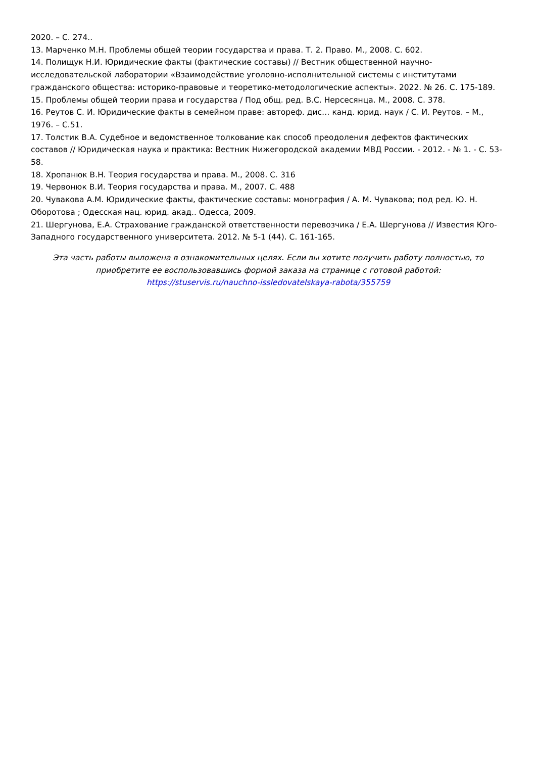2020. – С. 274..
13. Марченко М.Н. Проблемы общей теории государства и права. Т. 2. Право. М., 2008. С. 602.
14. Полищук Н.И. Юридические факты (фактические составы) // Вестник общественной научно-исследовательской лаборатории «Взаимодействие уголовно-исполнительной системы с институтами гражданского общества: историко-правовые и теоретико-методологические аспекты». 2022. № 26. С. 175-189.
15. Проблемы общей теории права и государства / Под общ. ред. В.С. Нерсесянца. М., 2008. С. 378.
16. Реутов С. И. Юридические факты в семейном праве: автореф. дис… канд. юрид. наук / С. И. Реутов. – М., 1976. – С.51.
17. Толстик В.А. Судебное и ведомственное толкование как способ преодоления дефектов фактических составов // Юридическая наука и практика: Вестник Нижегородской академии МВД России. - 2012. - № 1. - С. 53-58.
18. Хропанюк В.Н. Теория государства и права. М., 2008. С. 316
19. Червонюк В.И. Теория государства и права. М., 2007. С. 488
20. Чувакова А.М. Юридические факты, фактические составы: монография / А. М. Чувакова; под ред. Ю. Н. Оборотова ; Одесская нац. юрид. акад.. Одесса, 2009.
21. Шергунова, Е.А. Страхование гражданской ответственности перевозчика / Е.А. Шергунова // Известия Юго-Западного государственного университета. 2012. № 5-1 (44). С. 161-165.
Эта часть работы выложена в ознакомительных целях. Если вы хотите получить работу полностью, то приобретите ее воспользовавшись формой заказа на странице с готовой работой:
https://stuservis.ru/nauchno-issledovatelskaya-rabota/355759